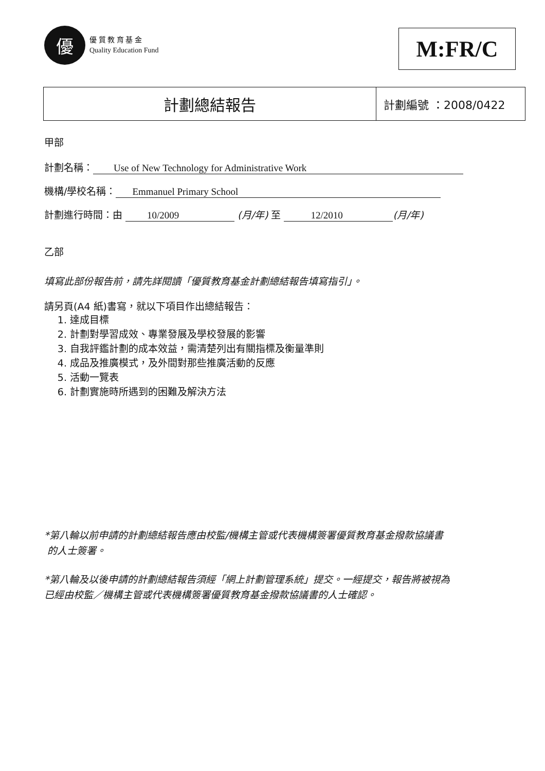優
優 質 教 育 基 金
Quality Education Fund
M:FR/C
計劃總結報告
計劃編號 ：2008/0422
甲部
計劃名稱： Use of New Technology for Administrative Work
機構/學校名稱： Emmanuel Primary School
計劃進行時間：由 10/2009 (月/年) 至 12/2010 (月/年)
乙部
填寫此部份報告前，請先詳閱讀「優質教育基金計劃總結報告填寫指引」。
請另頁(A4 紙)書寫，就以下項目作出總結報告：
1. 達成目標
2. 計劃對學習成效、專業發展及學校發展的影響
3. 自我評鑑計劃的成本效益，需清楚列出有關指標及衡量準則
4. 成品及推廣模式，及外間對那些推廣活動的反應
5. 活動一覽表
6. 計劃實施時所遇到的困難及解決方法
*第八輪以前申請的計劃總結報告應由校監/機構主管或代表機構簽署優質教育基金撥款協議書
的人士簽署。
*第八輪及以後申請的計劃總結報告須經「網上計劃管理系統」提交。一經提交，報告將被視為
已經由校監／機構主管或代表機構簽署優質教育基金撥款協議書的人士確認。